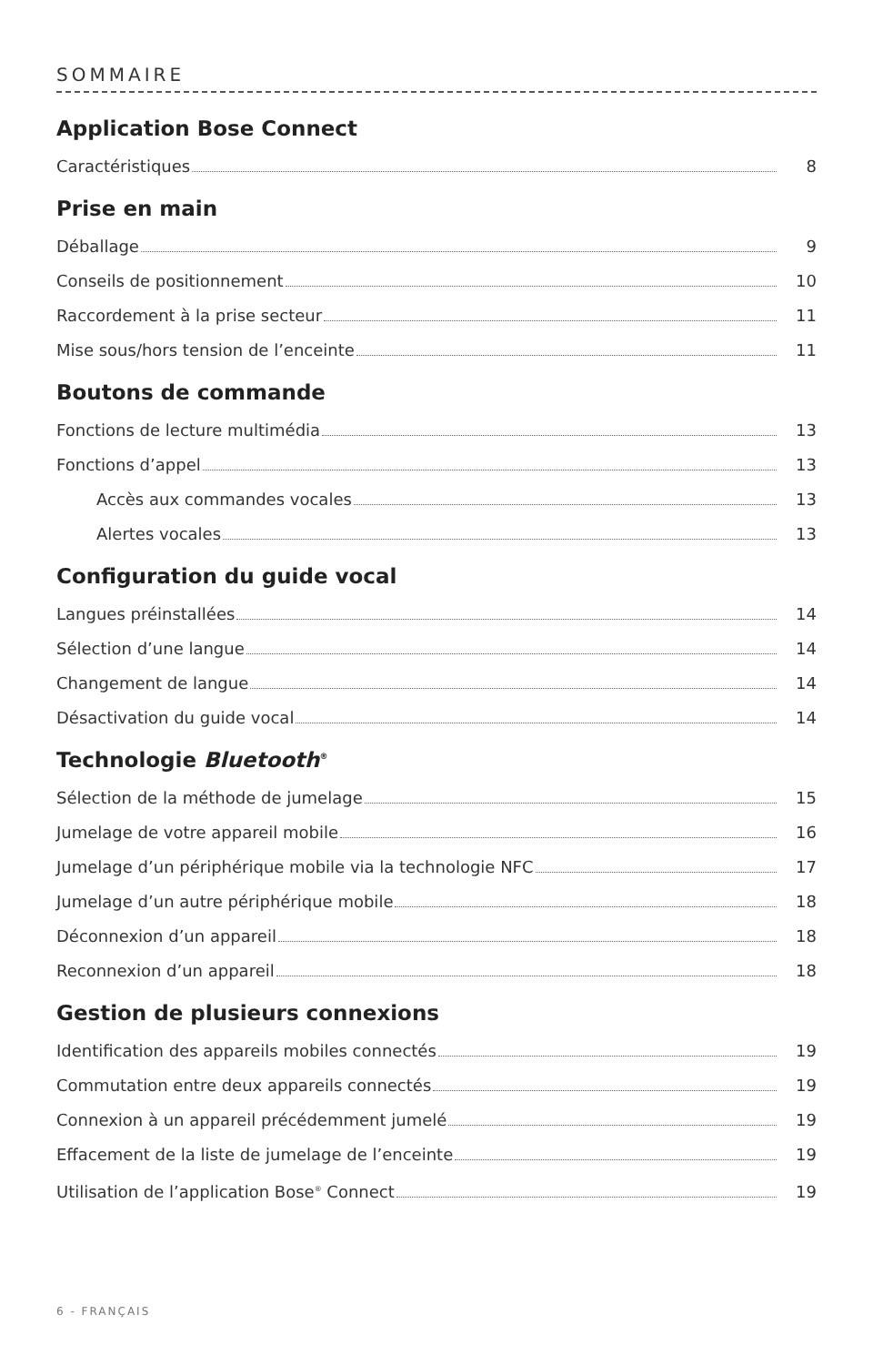SOMMAIRE
Application Bose Connect
Caractéristiques 8
Prise en main
Déballage 9
Conseils de positionnement 10
Raccordement à la prise secteur 11
Mise sous/hors tension de l’enceinte 11
Boutons de commande
Fonctions de lecture multimédia 13
Fonctions d’appel 13
Accès aux commandes vocales 13
Alertes vocales 13
Configuration du guide vocal
Langues préinstallées 14
Sélection d’une langue 14
Changement de langue 14
Désactivation du guide vocal 14
Technologie Bluetooth<sup>®</sup>
Sélection de la méthode de jumelage 15
Jumelage de votre appareil mobile 16
Jumelage d’un périphérique mobile via la technologie NFC 17
Jumelage d’un autre périphérique mobile 18
Déconnexion d’un appareil 18
Reconnexion d’un appareil 18
Gestion de plusieurs connexions
Identification des appareils mobiles connectés 19
Commutation entre deux appareils connectés 19
Connexion à un appareil précédemment jumelé 19
Effacement de la liste de jumelage de l’enceinte 19
Utilisation de l’application Bose<sup>®</sup> Connect 19
6 - FRANÇAIS